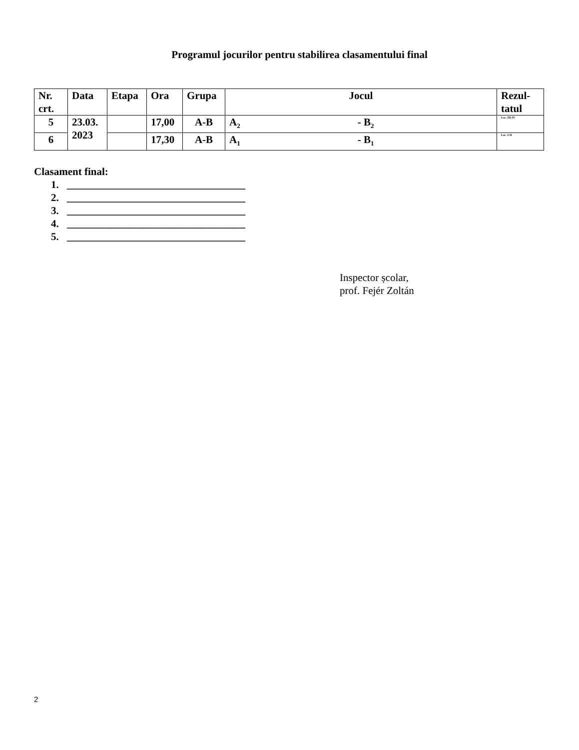Programul jocurilor pentru stabilirea clasamentului final
| Nr. crt. | Data | Etapa | Ora | Grupa | Jocul | Rezul- tatul |
| --- | --- | --- | --- | --- | --- | --- |
| 5 | 23.03. 2023 | | 17,00 | A-B | A<sub>2</sub> - B<sub>2</sub> | Loc. III-IV |
| 6 | | | 17,30 | A-B | A<sub>1</sub> - B<sub>1</sub> | Loc. I-II |
Clasament final:
1. __________________________________
2. __________________________________
3. __________________________________
4. __________________________________
5. __________________________________
Inspector școlar,
prof. Fejér Zoltán
2